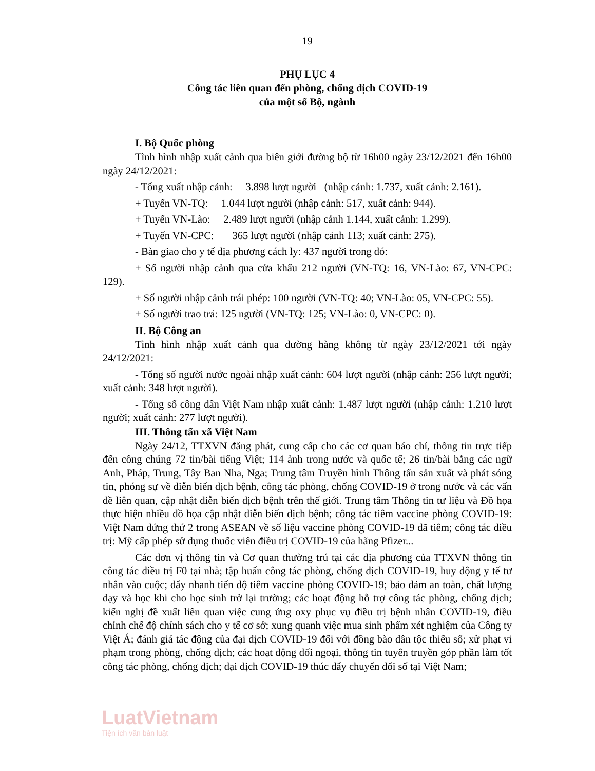19
PHỤ LỤC 4
Công tác liên quan đến phòng, chống dịch COVID-19
của một số Bộ, ngành
I. Bộ Quốc phòng
Tình hình nhập xuất cảnh qua biên giới đường bộ từ 16h00 ngày 23/12/2021 đến 16h00 ngày 24/12/2021:
- Tổng xuất nhập cảnh: 3.898 lượt người (nhập cảnh: 1.737, xuất cảnh: 2.161).
+ Tuyến VN-TQ: 1.044 lượt người (nhập cảnh: 517, xuất cảnh: 944).
+ Tuyến VN-Lào: 2.489 lượt người (nhập cảnh 1.144, xuất cảnh: 1.299).
+ Tuyến VN-CPC: 365 lượt người (nhập cảnh 113; xuất cảnh: 275).
- Bàn giao cho y tế địa phương cách ly: 437 người trong đó:
+ Số người nhập cảnh qua cửa khẩu 212 người (VN-TQ: 16, VN-Lào: 67, VN-CPC: 129).
+ Số người nhập cảnh trái phép: 100 người (VN-TQ: 40; VN-Lào: 05, VN-CPC: 55).
+ Số người trao trả: 125 người (VN-TQ: 125; VN-Lào: 0, VN-CPC: 0).
II. Bộ Công an
Tình hình nhập xuất cảnh qua đường hàng không từ ngày 23/12/2021 tới ngày 24/12/2021:
- Tổng số người nước ngoài nhập xuất cảnh: 604 lượt người (nhập cảnh: 256 lượt người; xuất cảnh: 348 lượt người).
- Tổng số công dân Việt Nam nhập xuất cảnh: 1.487 lượt người (nhập cảnh: 1.210 lượt người; xuất cảnh: 277 lượt người).
III. Thông tấn xã Việt Nam
Ngày 24/12, TTXVN đăng phát, cung cấp cho các cơ quan báo chí, thông tin trực tiếp đến công chúng 72 tin/bài tiếng Việt; 114 ảnh trong nước và quốc tế; 26 tin/bài bằng các ngữ Anh, Pháp, Trung, Tây Ban Nha, Nga; Trung tâm Truyền hình Thông tấn sản xuất và phát sóng tin, phóng sự về diễn biến dịch bệnh, công tác phòng, chống COVID-19 ở trong nước và các vấn đề liên quan, cập nhật diễn biến dịch bệnh trên thế giới. Trung tâm Thông tin tư liệu và Đồ họa thực hiện nhiều đồ họa cập nhật diễn biến dịch bệnh; công tác tiêm vaccine phòng COVID-19: Việt Nam đứng thứ 2 trong ASEAN về số liệu vaccine phòng COVID-19 đã tiêm; công tác điều trị: Mỹ cấp phép sử dụng thuốc viên điều trị COVID-19 của hãng Pfizer...
Các đơn vị thông tin và Cơ quan thường trú tại các địa phương của TTXVN thông tin công tác điều trị F0 tại nhà; tập huấn công tác phòng, chống dịch COVID-19, huy động y tế tư nhân vào cuộc; đẩy nhanh tiến độ tiêm vaccine phòng COVID-19; bảo đảm an toàn, chất lượng dạy và học khi cho học sinh trở lại trường; các hoạt động hỗ trợ công tác phòng, chống dịch; kiến nghị đề xuất liên quan việc cung ứng oxy phục vụ điều trị bệnh nhân COVID-19, điều chỉnh chế độ chính sách cho y tế cơ sở; xung quanh việc mua sinh phẩm xét nghiệm của Công ty Việt Á; đánh giá tác động của đại dịch COVID-19 đối với đồng bào dân tộc thiểu số; xử phạt vi phạm trong phòng, chống dịch; các hoạt động đối ngoại, thông tin tuyên truyền góp phần làm tốt công tác phòng, chống dịch; đại dịch COVID-19 thúc đẩy chuyển đổi số tại Việt Nam;
LuatVietnam
Tiện ích văn bản luật